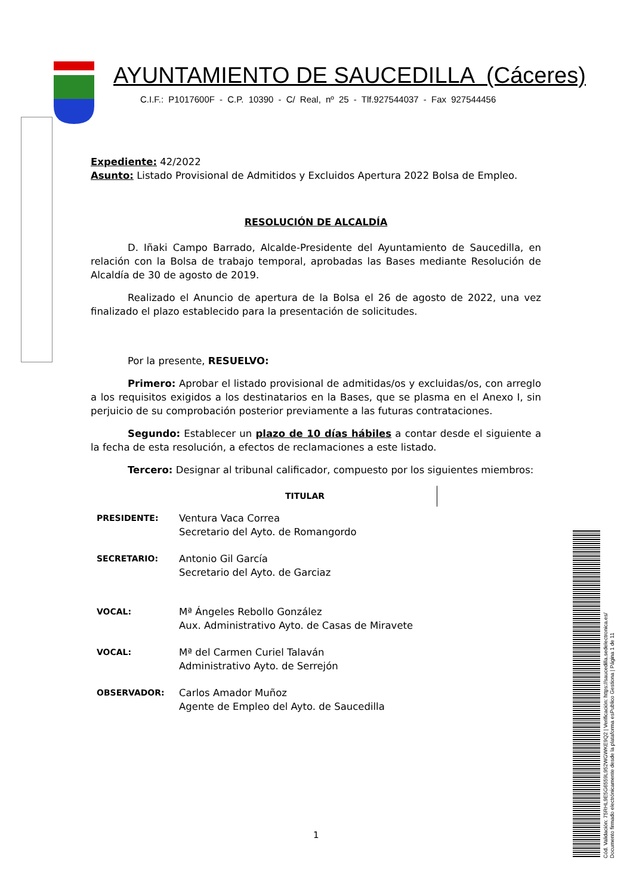AYUNTAMIENTO DE SAUCEDILLA (Cáceres)
C.I.F.: P1017600F - C.P. 10390 - C/ Real, nº 25 - Tlf.927544037 - Fax 927544456
Expediente: 42/2022
Asunto: Listado Provisional de Admitidos y Excluidos Apertura 2022 Bolsa de Empleo.
RESOLUCIÓN DE ALCALDÍA
D. Iñaki Campo Barrado, Alcalde-Presidente del Ayuntamiento de Saucedilla, en relación con la Bolsa de trabajo temporal, aprobadas las Bases mediante Resolución de Alcaldía de 30 de agosto de 2019.
Realizado el Anuncio de apertura de la Bolsa el 26 de agosto de 2022, una vez finalizado el plazo establecido para la presentación de solicitudes.
Por la presente, RESUELVO:
Primero: Aprobar el listado provisional de admitidas/os y excluidas/os, con arreglo a los requisitos exigidos a los destinatarios en la Bases, que se plasma en el Anexo I, sin perjuicio de su comprobación posterior previamente a las futuras contrataciones.
Segundo: Establecer un plazo de 10 días hábiles a contar desde el siguiente a la fecha de esta resolución, a efectos de reclamaciones a este listado.
Tercero: Designar al tribunal calificador, compuesto por los siguientes miembros:
| | TITULAR |
| --- | --- |
| PRESIDENTE: | Ventura Vaca Correa Secretario del Ayto. de Romangordo |
| SECRETARIO: | Antonio Gil García Secretario del Ayto. de Garciaz |
| VOCAL: | Mª Ángeles Rebollo González Aux. Administrativo Ayto. de Casas de Miravete |
| VOCAL: | Mª del Carmen Curiel Talaván Administrativo Ayto. de Serrejón |
| OBSERVADOR: | Carlos Amador Muñoz Agente de Empleo del Ayto. de Saucedilla |
1
Cód. Validación: 75RHL9E5G6559L952WGWKE9Q2 | Verificación: https://saucedilla.sedelectronica.es/
Documento firmado electrónicamente desde la plataforma esPublico Gestiona | Página 1 de 11